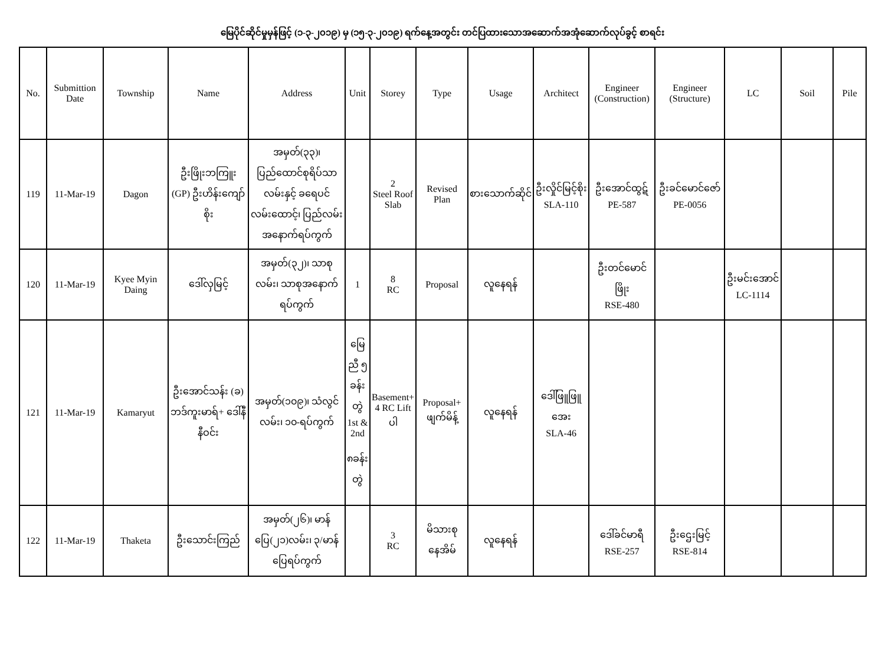မြေပိုင်ဆိုင်မှုမှန်ဖြင့် (၁-၃-၂၀၁၉) မှ (၁၅-၃-၂၀၁၉) ရက်နေ့အတွင်း တင်ပြထားသောအဆောက်အအုံဆောက်လုပ်ခွင့် စာရင်း
| No. | Submittion Date | Township | Name | Address | Unit | Storey | Type | Usage | Architect | Engineer (Construction) | Engineer (Structure) | LC | Soil | Pile |
| --- | --- | --- | --- | --- | --- | --- | --- | --- | --- | --- | --- | --- | --- | --- |
| 119 | 11-Mar-19 | Dagon | ဦးဖြိုးဘကြူး (GP) ဦးဟိန်းကျော်စိုး | အမှတ်(၃၃)၊ ပြည်ထောင်စုရိပ်သာလမ်းနှင့် ခရေပင်လမ်းထောင့်၊ ပြည်လမ်းအနောက်ရပ်ကွက် | | 2 Steel Roof Slab | Revised Plan | စားသောက်ဆိုင် | ဦးလှိုင်မြင့်စိုး SLA-110 | ဦးအောင်ထွဋ် PE-587 | ဦးခင်မောင်ဇော် PE-0056 | | | |
| 120 | 11-Mar-19 | Kyee Myin Daing | ဒေါ်လှမြင့် | အမှတ်(၃၂)၊ သာစုလမ်း၊ သာစုအနောက်ရပ်ကွက် | 1 | 8 RC | Proposal | လူနေရန် | | ဦးတင်မောင်ဖြိုး RSE-480 | | ဦးမင်းအောင် LC-1114 | | |
| 121 | 11-Mar-19 | Kamaryut | ဦးအောင်သန်း (ခ) ဘဒ်ကူးမာရ်+ ဒေါ်နီနီဝင်း | အမှတ်(၁၀၉)၊ သံလွင်လမ်း၊ ၁၀-ရပ်ကွက် | မြေညီ ၅ ခန်းတွဲ 1st & 2nd ၈ခန်းတွဲ | Basement+ 4 RC Lift ပါ | Proposal+ ဖျက်မိန့် | လူနေရန် | ဒေါ်ဖြူဖြူအေး SLA-46 | | | | | |
| 122 | 11-Mar-19 | Thaketa | ဦးသောင်းကြည် | အမှတ်(၂၆)၊ မာန်ပြေ(၂၁)လမ်း၊ ၃/မာန်ပြေရပ်ကွက် | | 3 RC | မိသားစုနေအိမ် | လူနေရန် | | ဒေါ်ခင်မာရီ RSE-257 | ဦးဌေးမြင့် RSE-814 | | | |